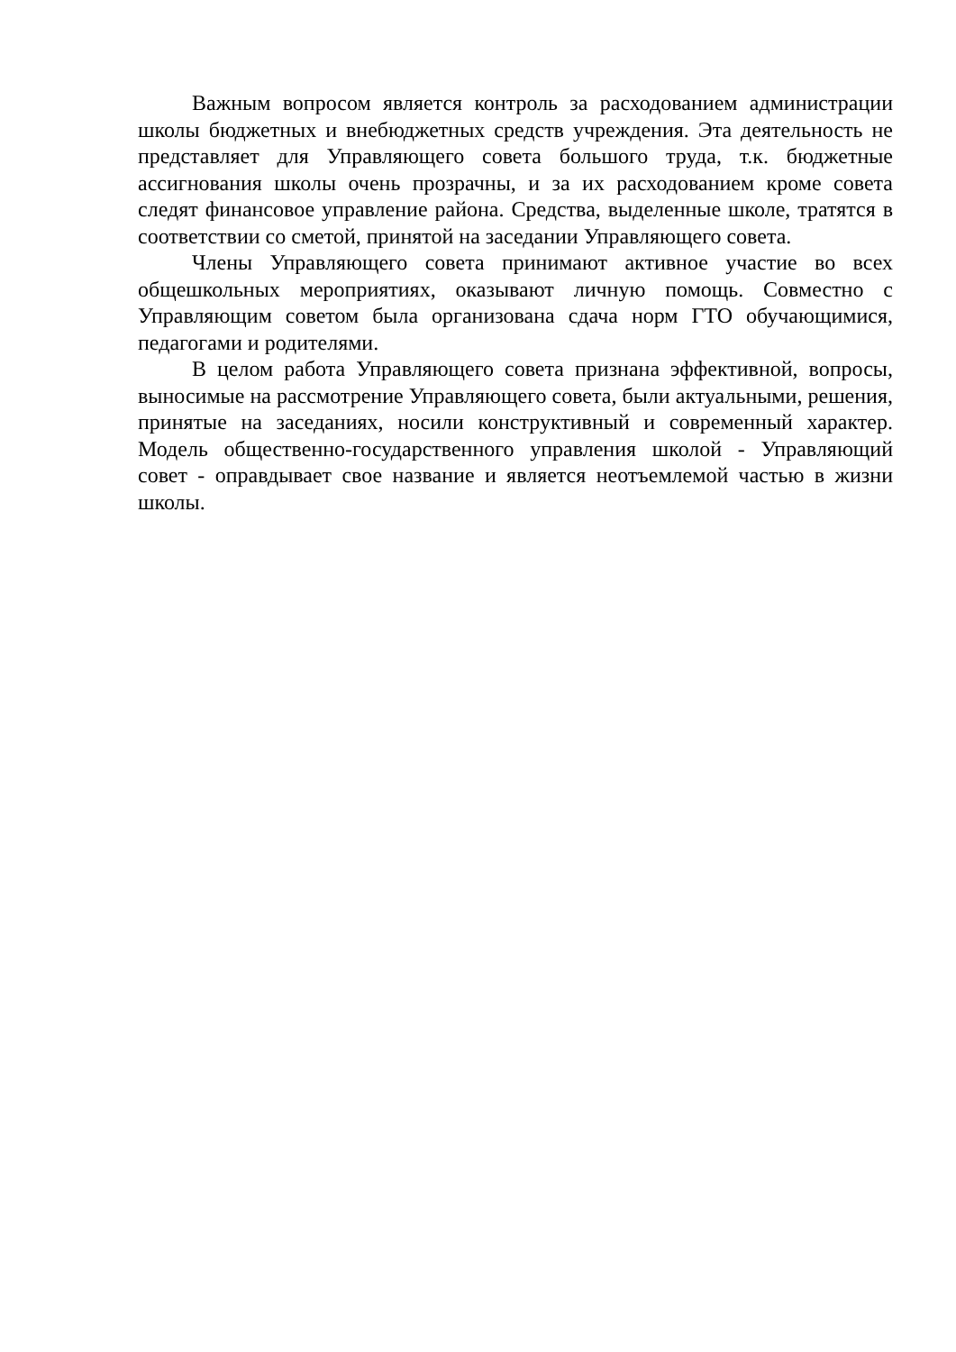Важным вопросом является контроль за расходованием администрации школы бюджетных и внебюджетных средств учреждения. Эта деятельность не представляет для Управляющего совета большого труда, т.к. бюджетные ассигнования школы очень прозрачны, и за их расходованием кроме совета следят финансовое управление района. Средства, выделенные школе, тратятся в соответствии со сметой, принятой на заседании Управляющего совета.
Члены Управляющего совета принимают активное участие во всех общешкольных мероприятиях, оказывают личную помощь. Совместно с Управляющим советом была организована сдача норм ГТО обучающимися, педагогами и родителями.
В целом работа Управляющего совета признана эффективной, вопросы, выносимые на рассмотрение Управляющего совета, были актуальными, решения, принятые на заседаниях, носили конструктивный и современный характер. Модель общественно-государственного управления школой - Управляющий совет - оправдывает свое название и является неотъемлемой частью в жизни школы.